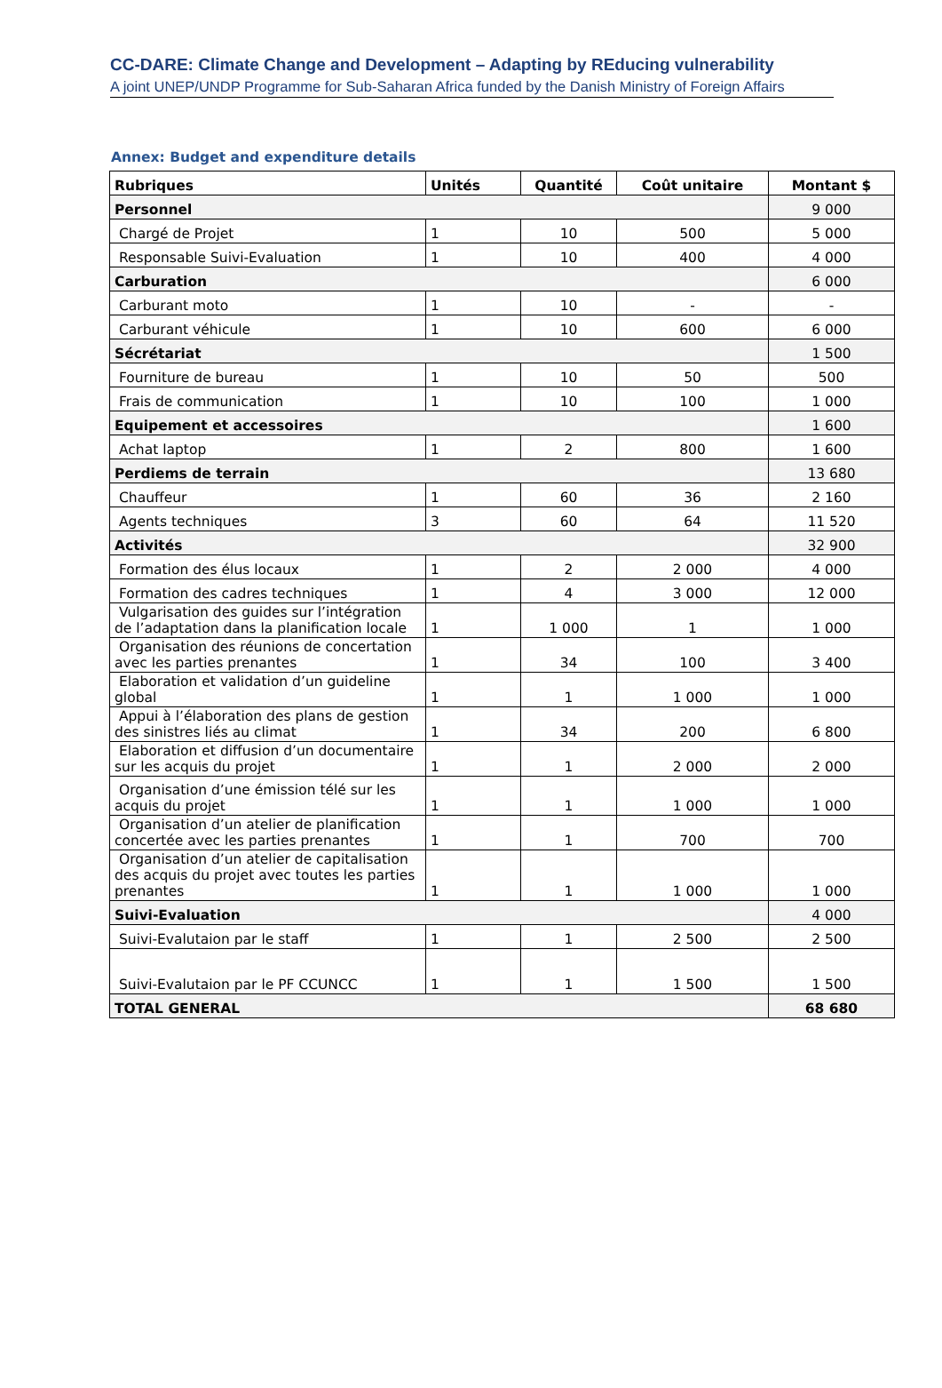CC-DARE: Climate Change and Development – Adapting by REducing vulnerability
A joint UNEP/UNDP Programme for Sub-Saharan Africa funded by the Danish Ministry of Foreign Affairs
Annex: Budget and expenditure details
| Rubriques | Unités | Quantité | Coût unitaire | Montant $ |
| --- | --- | --- | --- | --- |
| Personnel | | | | 9 000 |
| Chargé de Projet | 1 | 10 | 500 | 5 000 |
| Responsable Suivi-Evaluation | 1 | 10 | 400 | 4 000 |
| Carburation | | | | 6 000 |
| Carburant moto | 1 | 10 | - | - |
| Carburant véhicule | 1 | 10 | 600 | 6 000 |
| Sécrétariat | | | | 1 500 |
| Fourniture de bureau | 1 | 10 | 50 | 500 |
| Frais de communication | 1 | 10 | 100 | 1 000 |
| Equipement et accessoires | | | | 1 600 |
| Achat laptop | 1 | 2 | 800 | 1 600 |
| Perdiems de terrain | | | | 13 680 |
| Chauffeur | 1 | 60 | 36 | 2 160 |
| Agents techniques | 3 | 60 | 64 | 11 520 |
| Activités | | | | 32 900 |
| Formation des élus locaux | 1 | 2 | 2 000 | 4 000 |
| Formation des cadres techniques | 1 | 4 | 3 000 | 12 000 |
| Vulgarisation des guides sur l’intégration de l’adaptation dans la planification locale | 1 | 1 000 | 1 | 1 000 |
| Organisation des réunions de concertation avec les parties prenantes | 1 | 34 | 100 | 3 400 |
| Elaboration et validation d’un guideline global | 1 | 1 | 1 000 | 1 000 |
| Appui à l’élaboration des plans de gestion des sinistres liés au climat | 1 | 34 | 200 | 6 800 |
| Elaboration et diffusion d’un documentaire sur les acquis du projet | 1 | 1 | 2 000 | 2 000 |
| Organisation d’une émission télé sur les acquis du projet | 1 | 1 | 1 000 | 1 000 |
| Organisation d’un atelier de planification concertée avec les parties prenantes | 1 | 1 | 700 | 700 |
| Organisation d’un atelier de capitalisation des acquis du projet avec toutes les parties prenantes | 1 | 1 | 1 000 | 1 000 |
| Suivi-Evaluation | | | | 4 000 |
| Suivi-Evalutaion par le staff | 1 | 1 | 2 500 | 2 500 |
| Suivi-Evalutaion par le PF CCUNCC | 1 | 1 | 1 500 | 1 500 |
| TOTAL GENERAL | | | | 68 680 |